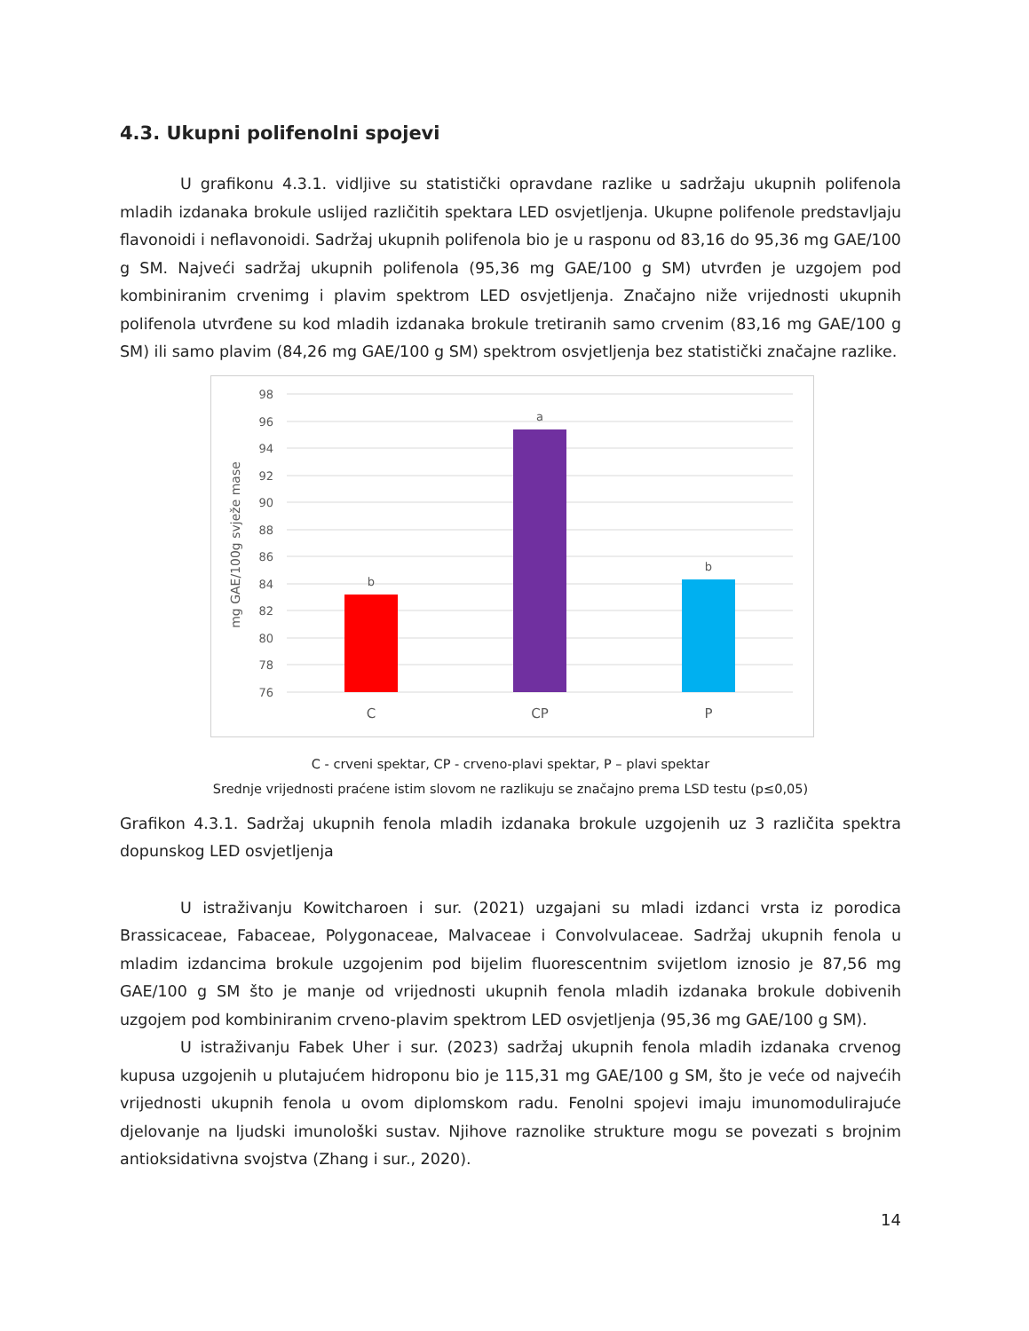4.3. Ukupni polifenolni spojevi
U grafikonu 4.3.1. vidljive su statistički opravdane razlike u sadržaju ukupnih polifenola mladih izdanaka brokule uslijed različitih spektara LED osvjetljenja. Ukupne polifenole predstavljaju flavonoidi i neflavonoidi. Sadržaj ukupnih polifenola bio je u rasponu od 83,16 do 95,36 mg GAE/100 g SM. Najveći sadržaj ukupnih polifenola (95,36 mg GAE/100 g SM) utvrđen je uzgojem pod kombiniranim crvenimg i plavim spektrom LED osvjetljenja. Značajno niže vrijednosti ukupnih polifenola utvrđene su kod mladih izdanaka brokule tretiranih samo crvenim (83,16 mg GAE/100 g SM) ili samo plavim (84,26 mg GAE/100 g SM) spektrom osvjetljenja bez statistički značajne razlike.
98
96
94
92
90
88
86
84
82
80
78
76
b
a
b
C
CP
P
mg GAE/100g svježe mase
C - crveni spektar, CP - crveno-plavi spektar, P – plavi spektar
Srednje vrijednosti praćene istim slovom ne razlikuju se značajno prema LSD testu (p≤0,05)
Grafikon 4.3.1. Sadržaj ukupnih fenola mladih izdanaka brokule uzgojenih uz 3 različita spektra dopunskog LED osvjetljenja
U istraživanju Kowitcharoen i sur. (2021) uzgajani su mladi izdanci vrsta iz porodica Brassicaceae, Fabaceae, Polygonaceae, Malvaceae i Convolvulaceae. Sadržaj ukupnih fenola u mladim izdancima brokule uzgojenim pod bijelim fluorescentnim svijetlom iznosio je 87,56 mg GAE/100 g SM što je manje od vrijednosti ukupnih fenola mladih izdanaka brokule dobivenih uzgojem pod kombiniranim crveno-plavim spektrom LED osvjetljenja (95,36 mg GAE/100 g SM).
U istraživanju Fabek Uher i sur. (2023) sadržaj ukupnih fenola mladih izdanaka crvenog kupusa uzgojenih u plutajućem hidroponu bio je 115,31 mg GAE/100 g SM, što je veće od najvećih vrijednosti ukupnih fenola u ovom diplomskom radu. Fenolni spojevi imaju imunomodulirajuće djelovanje na ljudski imunološki sustav. Njihove raznolike strukture mogu se povezati s brojnim antioksidativna svojstva (Zhang i sur., 2020).
14